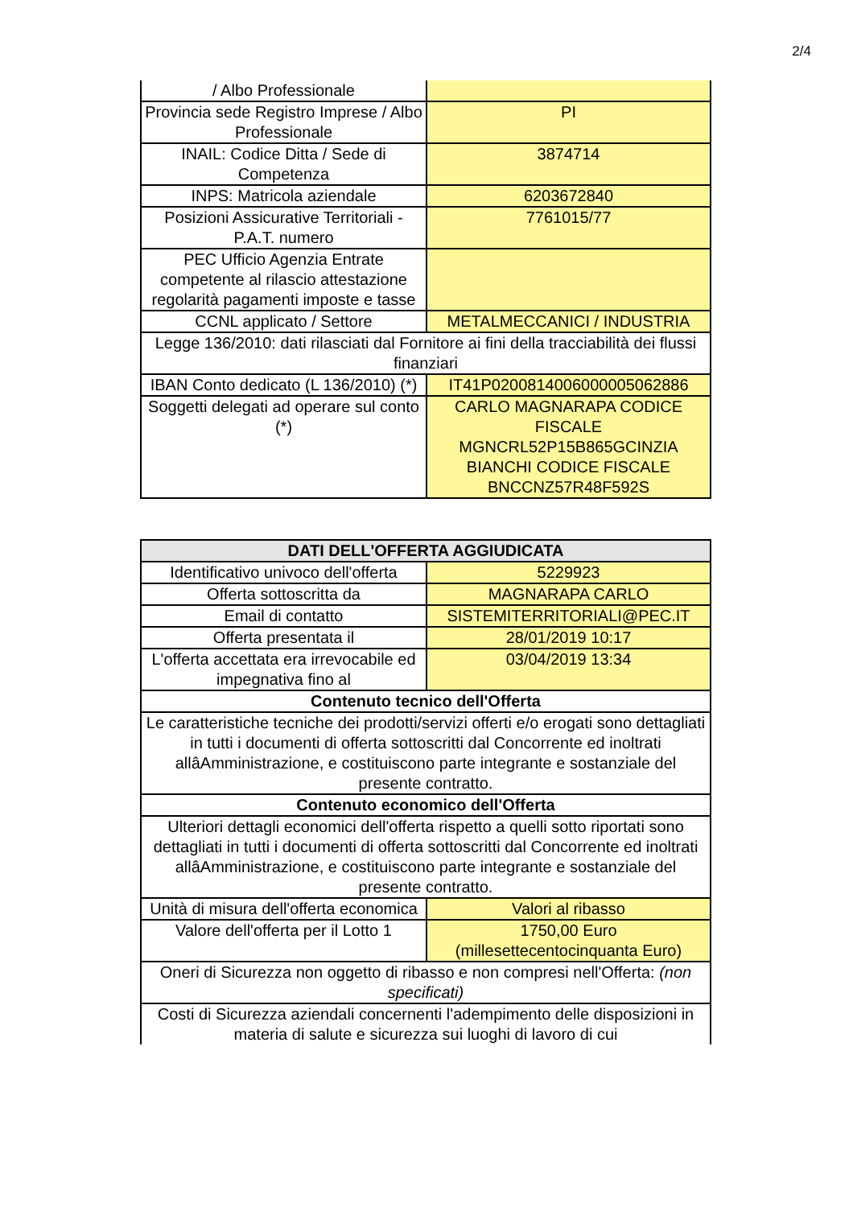2/4
| / Albo Professionale | |
| Provincia sede Registro Imprese / Albo Professionale | PI |
| INAIL: Codice Ditta / Sede di Competenza | 3874714 |
| INPS: Matricola aziendale | 6203672840 |
| Posizioni Assicurative Territoriali - P.A.T. numero | 7761015/77 |
| PEC Ufficio Agenzia Entrate competente al rilascio attestazione regolarità pagamenti imposte e tasse | |
| CCNL applicato / Settore | METALMECCANICI / INDUSTRIA |
| Legge 136/2010: dati rilasciati dal Fornitore ai fini della tracciabilità dei flussi finanziari | |
| IBAN Conto dedicato (L 136/2010) (*) | IT41P0200814006000005062886 |
| Soggetti delegati ad operare sul conto (*) | CARLO MAGNARAPA CODICE FISCALE MGNCRL52P15B865GCINZIA BIANCHI CODICE FISCALE BNCCNZ57R48F592S |
| DATI DELL'OFFERTA AGGIUDICATA | |
| --- | --- |
| Identificativo univoco dell'offerta | 5229923 |
| Offerta sottoscritta da | MAGNARAPA CARLO |
| Email di contatto | SISTEMITERRITORIALI@PEC.IT |
| Offerta presentata il | 28/01/2019 10:17 |
| L'offerta accettata era irrevocabile ed impegnativa fino al | 03/04/2019 13:34 |
| Contenuto tecnico dell'Offerta | |
| Le caratteristiche tecniche dei prodotti/servizi offerti e/o erogati sono dettagliati in tutti i documenti di offerta sottoscritti dal Concorrente ed inoltrati allâAmministrazione, e costituiscono parte integrante e sostanziale del presente contratto. | |
| Contenuto economico dell'Offerta | |
| Ulteriori dettagli economici dell'offerta rispetto a quelli sotto riportati sono dettagliati in tutti i documenti di offerta sottoscritti dal Concorrente ed inoltrati allâAmministrazione, e costituiscono parte integrante e sostanziale del presente contratto. | |
| Unità di misura dell'offerta economica | Valori al ribasso |
| Valore dell'offerta per il Lotto 1 | 1750,00 Euro (millesettecentocinquanta Euro) |
| Oneri di Sicurezza non oggetto di ribasso e non compresi nell'Offerta: (non specificati) | |
| Costi di Sicurezza aziendali concernenti l'adempimento delle disposizioni in materia di salute e sicurezza sui luoghi di lavoro di cui | |